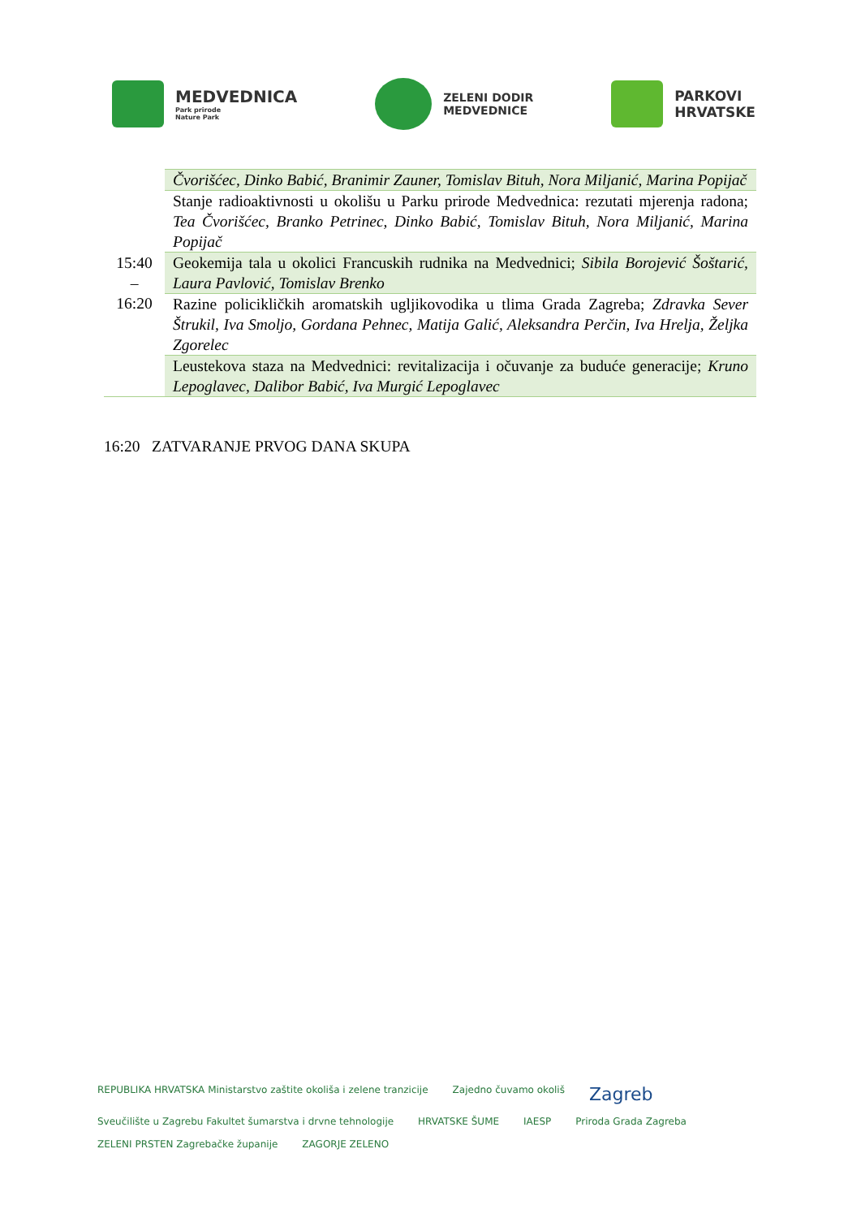MEDVEDNICA
Park prirode
Nature Park
ZELENI DODIR
MEDVEDNICE
PARKOVI
HRVATSKE
| 15:40 – 16:20 | Čvorišćec, Dinko Babić, Branimir Zauner, Tomislav Bituh, Nora Miljanić, Marina Popijač |
| | Stanje radioaktivnosti u okolišu u Parku prirode Medvednica: rezutati mjerenja radona; Tea Čvorišćec, Branko Petrinec, Dinko Babić, Tomislav Bituh, Nora Miljanić, Marina Popijač |
| | Geokemija tala u okolici Francuskih rudnika na Medvednici; Sibila Borojević Šoštarić, Laura Pavlović, Tomislav Brenko |
| | Razine policikličkih aromatskih ugljikovodika u tlima Grada Zagreba; Zdravka Sever Štrukil, Iva Smoljo, Gordana Pehnec, Matija Galić, Aleksandra Perčin, Iva Hrelja, Željka Zgorelec |
| | Leustekova staza na Medvednici: revitalizacija i očuvanje za buduće generacije; Kruno Lepoglavec, Dalibor Babić, Iva Murgić Lepoglavec |
16:20 ZATVARANJE PRVOG DANA SKUPA
REPUBLIKA HRVATSKA Ministarstvo zaštite okoliša i zelene tranzicije Zajedno čuvamo okoliš Zagreb Sveučilište u Zagrebu Fakultet šumarstva i drvne tehnologije HRVATSKE ŠUME IAESP Priroda Grada Zagreba ZELENI PRSTEN Zagrebačke županije ZAGORJE ZELENO